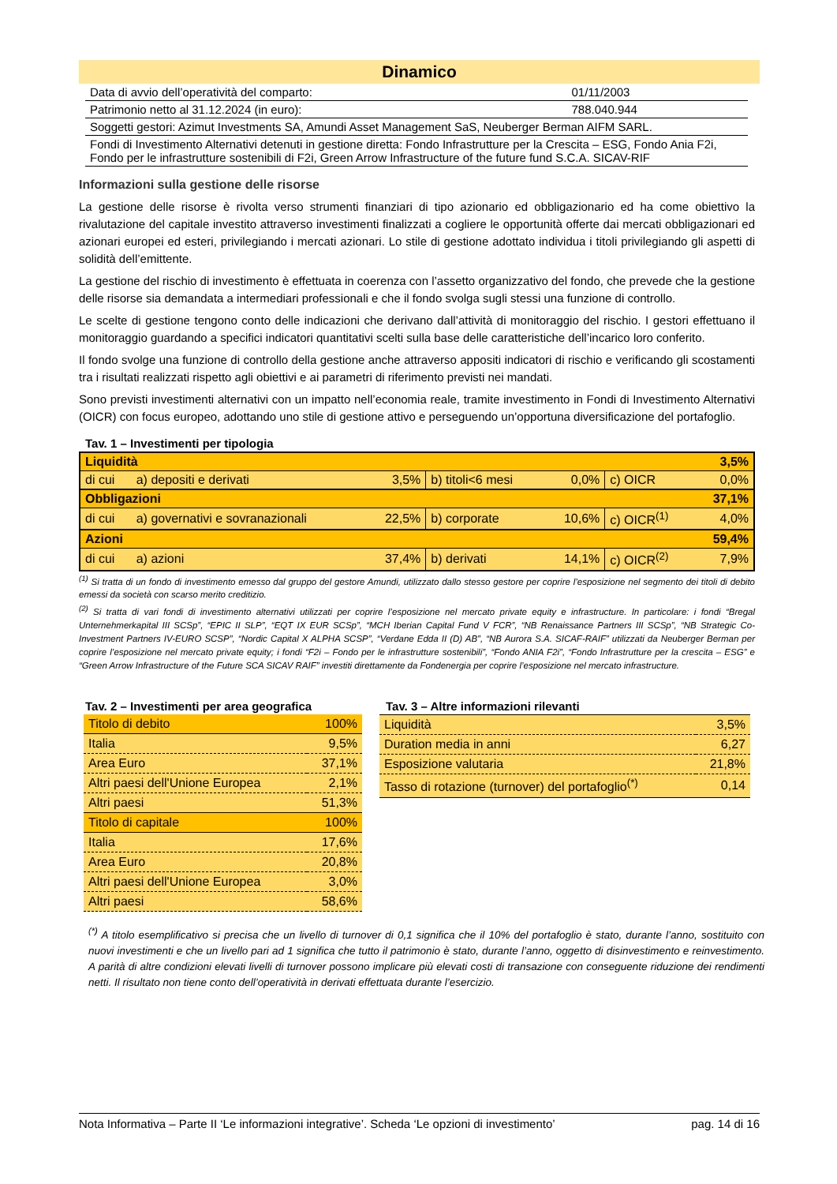Dinamico
| Data di avvio dell’operatività del comparto: | 01/11/2003 |
| Patrimonio netto al 31.12.2024 (in euro): | 788.040.944 |
| Soggetti gestori: Azimut Investments SA, Amundi Asset Management SaS, Neuberger Berman AIFM SARL. | |
| Fondi di Investimento Alternativi detenuti in gestione diretta: Fondo Infrastrutture per la Crescita – ESG, Fondo Ania F2i, Fondo per le infrastrutture sostenibili di F2i, Green Arrow Infrastructure of the future fund S.C.A. SICAV-RIF | |
Informazioni sulla gestione delle risorse
La gestione delle risorse è rivolta verso strumenti finanziari di tipo azionario ed obbligazionario ed ha come obiettivo la rivalutazione del capitale investito attraverso investimenti finalizzati a cogliere le opportunità offerte dai mercati obbligazionari ed azionari europei ed esteri, privilegiando i mercati azionari. Lo stile di gestione adottato individua i titoli privilegiando gli aspetti di solidità dell’emittente.
La gestione del rischio di investimento è effettuata in coerenza con l’assetto organizzativo del fondo, che prevede che la gestione delle risorse sia demandata a intermediari professionali e che il fondo svolga sugli stessi una funzione di controllo.
Le scelte di gestione tengono conto delle indicazioni che derivano dall’attività di monitoraggio del rischio. I gestori effettuano il monitoraggio guardando a specifici indicatori quantitativi scelti sulla base delle caratteristiche dell’incarico loro conferito.
Il fondo svolge una funzione di controllo della gestione anche attraverso appositi indicatori di rischio e verificando gli scostamenti tra i risultati realizzati rispetto agli obiettivi e ai parametri di riferimento previsti nei mandati.
Sono previsti investimenti alternativi con un impatto nell’economia reale, tramite investimento in Fondi di Investimento Alternativi (OICR) con focus europeo, adottando uno stile di gestione attivo e perseguendo un’opportuna diversificazione del portafoglio.
Tav. 1 – Investimenti per tipologia
| Liquidità | | | | | | 3,5% |
| di cui | a) depositi e derivati | 3,5% | b) titoli<6 mesi | 0,0% | c) OICR | 0,0% |
| Obbligazioni | | | | | | 37,1% |
| di cui | a) governativi e sovranazionali | 22,5% | b) corporate | 10,6% | c) OICR<sup>(1)</sup> | 4,0% |
| Azioni | | | | | | 59,4% |
| di cui | a) azioni | 37,4% | b) derivati | 14,1% | c) OICR<sup>(2)</sup> | 7,9% |
<sup>(1)</sup> Si tratta di un fondo di investimento emesso dal gruppo del gestore Amundi, utilizzato dallo stesso gestore per coprire l’esposizione nel segmento dei titoli di debito emessi da società con scarso merito creditizio.
<sup>(2)</sup> Si tratta di vari fondi di investimento alternativi utilizzati per coprire l’esposizione nel mercato private equity e infrastructure. In particolare: i fondi “Bregal Unternehmerkapital III SCSp”, “EPIC II SLP”, “EQT IX EUR SCSp”, “MCH Iberian Capital Fund V FCR”, “NB Renaissance Partners III SCSp”, “NB Strategic Co-Investment Partners IV-EURO SCSP”, “Nordic Capital X ALPHA SCSP”, “Verdane Edda II (D) AB”, “NB Aurora S.A. SICAF-RAIF” utilizzati da Neuberger Berman per coprire l’esposizione nel mercato private equity; i fondi “F2i – Fondo per le infrastrutture sostenibili”, “Fondo ANIA F2i”, “Fondo Infrastrutture per la crescita – ESG” e “Green Arrow Infrastructure of the Future SCA SICAV RAIF” investiti direttamente da Fondenergia per coprire l’esposizione nel mercato infrastructure.
Tav. 2 – Investimenti per area geografica
| Titolo di debito | 100% |
| Italia | 9,5% |
| Area Euro | 37,1% |
| Altri paesi dell'Unione Europea | 2,1% |
| Altri paesi | 51,3% |
| Titolo di capitale | 100% |
| Italia | 17,6% |
| Area Euro | 20,8% |
| Altri paesi dell'Unione Europea | 3,0% |
| Altri paesi | 58,6% |
Tav. 3 – Altre informazioni rilevanti
| Liquidità | 3,5% |
| Duration media in anni | 6,27 |
| Esposizione valutaria | 21,8% |
| Tasso di rotazione (turnover) del portafoglio<sup>(*)</sup> | 0,14 |
<sup>(*)</sup> A titolo esemplificativo si precisa che un livello di turnover di 0,1 significa che il 10% del portafoglio è stato, durante l’anno, sostituito con nuovi investimenti e che un livello pari ad 1 significa che tutto il patrimonio è stato, durante l’anno, oggetto di disinvestimento e reinvestimento. A parità di altre condizioni elevati livelli di turnover possono implicare più elevati costi di transazione con conseguente riduzione dei rendimenti netti. Il risultato non tiene conto dell’operatività in derivati effettuata durante l’esercizio.
Nota Informativa – Parte II ‘Le informazioni integrative’. Scheda ‘Le opzioni di investimento’ pag. 14 di 16